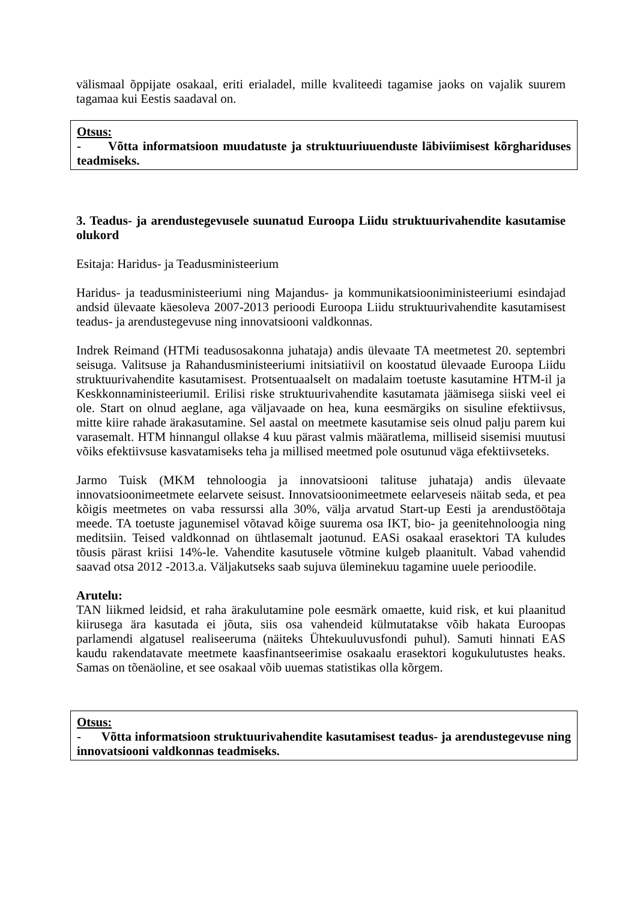välismaal õppijate osakaal, eriti erialadel, mille kvaliteedi tagamise jaoks on vajalik suurem tagamaa kui Eestis saadaval on.
Otsus:
- Võtta informatsioon muudatuste ja struktuuriuuenduste läbiviimisest kõrghariduses teadmiseks.
3. Teadus- ja arendustegevusele suunatud Euroopa Liidu struktuurivahendite kasutamise olukord
Esitaja: Haridus- ja Teadusministeerium
Haridus- ja teadusministeeriumi ning Majandus- ja kommunikatsiooniministeeriumi esindajad andsid ülevaate käesoleva 2007-2013 perioodi Euroopa Liidu struktuurivahendite kasutamisest teadus- ja arendustegevuse ning innovatsiooni valdkonnas.
Indrek Reimand (HTMi teadusosakonna juhataja) andis ülevaate TA meetmetest 20. septembri seisuga. Valitsuse ja Rahandusministeeriumi initsiatiivil on koostatud ülevaade Euroopa Liidu struktuurivahendite kasutamisest. Protsentuaalselt on madalaim toetuste kasutamine HTM-il ja Keskkonnaministeeriumil. Erilisi riske struktuurivahendite kasutamata jäämisega siiski veel ei ole. Start on olnud aeglane, aga väljavaade on hea, kuna eesmärgiks on sisuline efektiivsus, mitte kiire rahade ärakasutamine. Sel aastal on meetmete kasutamise seis olnud palju parem kui varasemalt. HTM hinnangul ollakse 4 kuu pärast valmis määratlema, milliseid sisemisi muutusi võiks efektiivsuse kasvatamiseks teha ja millised meetmed pole osutunud väga efektiivseteks.
Jarmo Tuisk (MKM tehnoloogia ja innovatsiooni talituse juhataja) andis ülevaate innovatsioonimeetmete eelarvete seisust. Innovatsioonimeetmete eelarveseis näitab seda, et pea kõigis meetmetes on vaba ressurssi alla 30%, välja arvatud Start-up Eesti ja arendustöötaja meede. TA toetuste jagunemisel võtavad kõige suurema osa IKT, bio- ja geenitehnoloogia ning meditsiin. Teised valdkonnad on ühtlasemalt jaotunud. EASi osakaal erasektori TA kuludes tõusis pärast kriisi 14%-le. Vahendite kasutusele võtmine kulgeb plaanitult. Vabad vahendid saavad otsa 2012 -2013.a. Väljakutseks saab sujuva üleminekuu tagamine uuele perioodile.
Arutelu:
TAN liikmed leidsid, et raha ärakulutamine pole eesmärk omaette, kuid risk, et kui plaanitud kiirusega ära kasutada ei jõuta, siis osa vahendeid külmutatakse võib hakata Euroopas parlamendi algatusel realiseeruma (näiteks Ühtekuuluvusfondi puhul). Samuti hinnati EAS kaudu rakendatavate meetmete kaasfinantseerimise osakaalu erasektori kogukulutustes heaks. Samas on tõenäoline, et see osakaal võib uuemas statistikas olla kõrgem.
Otsus:
- Võtta informatsioon struktuurivahendite kasutamisest teadus- ja arendustegevuse ning innovatsiooni valdkonnas teadmiseks.